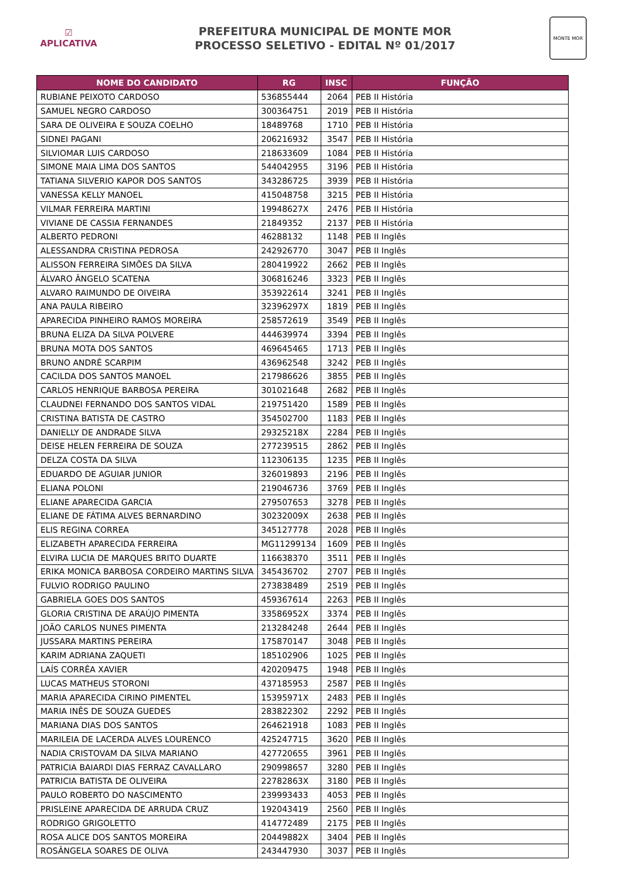☑
APLICATIVA
PREFEITURA MUNICIPAL DE MONTE MOR
PROCESSO SELETIVO - EDITAL Nº 01/2017
MONTE MOR
| NOME DO CANDIDATO | RG | INSC | FUNÇÃO |
| --- | --- | --- | --- |
| RUBIANE PEIXOTO CARDOSO | 536855444 | 2064 | PEB II História |
| SAMUEL NEGRO CARDOSO | 300364751 | 2019 | PEB II História |
| SARA DE OLIVEIRA E SOUZA COELHO | 18489768 | 1710 | PEB II História |
| SIDNEI PAGANI | 206216932 | 3547 | PEB II História |
| SILVIOMAR LUIS CARDOSO | 218633609 | 1084 | PEB II História |
| SIMONE MAIA LIMA DOS SANTOS | 544042955 | 3196 | PEB II História |
| TATIANA SILVERIO KAPOR DOS SANTOS | 343286725 | 3939 | PEB II História |
| VANESSA KELLY MANOEL | 415048758 | 3215 | PEB II História |
| VILMAR FERREIRA MARTINI | 19948627X | 2476 | PEB II História |
| VIVIANE DE CASSIA FERNANDES | 21849352 | 2137 | PEB II História |
| ALBERTO PEDRONI | 46288132 | 1148 | PEB II Inglês |
| ALESSANDRA CRISTINA PEDROSA | 242926770 | 3047 | PEB II Inglês |
| ALISSON FERREIRA SIMÕES DA SILVA | 280419922 | 2662 | PEB II Inglês |
| ÁLVARO ÂNGELO SCATENA | 306816246 | 3323 | PEB II Inglês |
| ALVARO RAIMUNDO DE OIVEIRA | 353922614 | 3241 | PEB II Inglês |
| ANA PAULA RIBEIRO | 32396297X | 1819 | PEB II Inglês |
| APARECIDA PINHEIRO RAMOS MOREIRA | 258572619 | 3549 | PEB II Inglês |
| BRUNA ELIZA DA SILVA POLVERE | 444639974 | 3394 | PEB II Inglês |
| BRUNA MOTA DOS SANTOS | 469645465 | 1713 | PEB II Inglês |
| BRUNO ANDRÉ SCARPIM | 436962548 | 3242 | PEB II Inglês |
| CACILDA DOS SANTOS MANOEL | 217986626 | 3855 | PEB II Inglês |
| CARLOS HENRIQUE BARBOSA PEREIRA | 301021648 | 2682 | PEB II Inglês |
| CLAUDNEI FERNANDO DOS SANTOS VIDAL | 219751420 | 1589 | PEB II Inglês |
| CRISTINA BATISTA DE CASTRO | 354502700 | 1183 | PEB II Inglês |
| DANIELLY DE ANDRADE SILVA | 29325218X | 2284 | PEB II Inglês |
| DEISE HELEN FERREIRA DE SOUZA | 277239515 | 2862 | PEB II Inglês |
| DELZA COSTA DA SILVA | 112306135 | 1235 | PEB II Inglês |
| EDUARDO DE AGUIAR JUNIOR | 326019893 | 2196 | PEB II Inglês |
| ELIANA POLONI | 219046736 | 3769 | PEB II Inglês |
| ELIANE APARECIDA GARCIA | 279507653 | 3278 | PEB II Inglês |
| ELIANE DE FÁTIMA ALVES BERNARDINO | 30232009X | 2638 | PEB II Inglês |
| ELIS REGINA CORREA | 345127778 | 2028 | PEB II Inglês |
| ELIZABETH APARECIDA FERREIRA | MG11299134 | 1609 | PEB II Inglês |
| ELVIRA LUCIA DE MARQUES BRITO DUARTE | 116638370 | 3511 | PEB II Inglês |
| ERIKA MONICA BARBOSA CORDEIRO MARTINS SILVA | 345436702 | 2707 | PEB II Inglês |
| FULVIO RODRIGO PAULINO | 273838489 | 2519 | PEB II Inglês |
| GABRIELA GOES DOS SANTOS | 459367614 | 2263 | PEB II Inglês |
| GLORIA CRISTINA DE ARAÚJO PIMENTA | 33586952X | 3374 | PEB II Inglês |
| JOÃO CARLOS NUNES PIMENTA | 213284248 | 2644 | PEB II Inglês |
| JUSSARA MARTINS PEREIRA | 175870147 | 3048 | PEB II Inglês |
| KARIM ADRIANA ZAQUETI | 185102906 | 1025 | PEB II Inglês |
| LAÍS CORRÊA XAVIER | 420209475 | 1948 | PEB II Inglês |
| LUCAS MATHEUS STORONI | 437185953 | 2587 | PEB II Inglês |
| MARIA APARECIDA CIRINO PIMENTEL | 15395971X | 2483 | PEB II Inglês |
| MARIA INÊS DE SOUZA GUEDES | 283822302 | 2292 | PEB II Inglês |
| MARIANA DIAS DOS SANTOS | 264621918 | 1083 | PEB II Inglês |
| MARILEIA DE LACERDA ALVES LOURENCO | 425247715 | 3620 | PEB II Inglês |
| NADIA CRISTOVAM DA SILVA MARIANO | 427720655 | 3961 | PEB II Inglês |
| PATRICIA BAIARDI DIAS FERRAZ CAVALLARO | 290998657 | 3280 | PEB II Inglês |
| PATRICIA BATISTA DE OLIVEIRA | 22782863X | 3180 | PEB II Inglês |
| PAULO ROBERTO DO NASCIMENTO | 239993433 | 4053 | PEB II Inglês |
| PRISLEINE APARECIDA DE ARRUDA CRUZ | 192043419 | 2560 | PEB II Inglês |
| RODRIGO GRIGOLETTO | 414772489 | 2175 | PEB II Inglês |
| ROSA ALICE DOS SANTOS MOREIRA | 20449882X | 3404 | PEB II Inglês |
| ROSÂNGELA SOARES DE OLIVA | 243447930 | 3037 | PEB II Inglês |